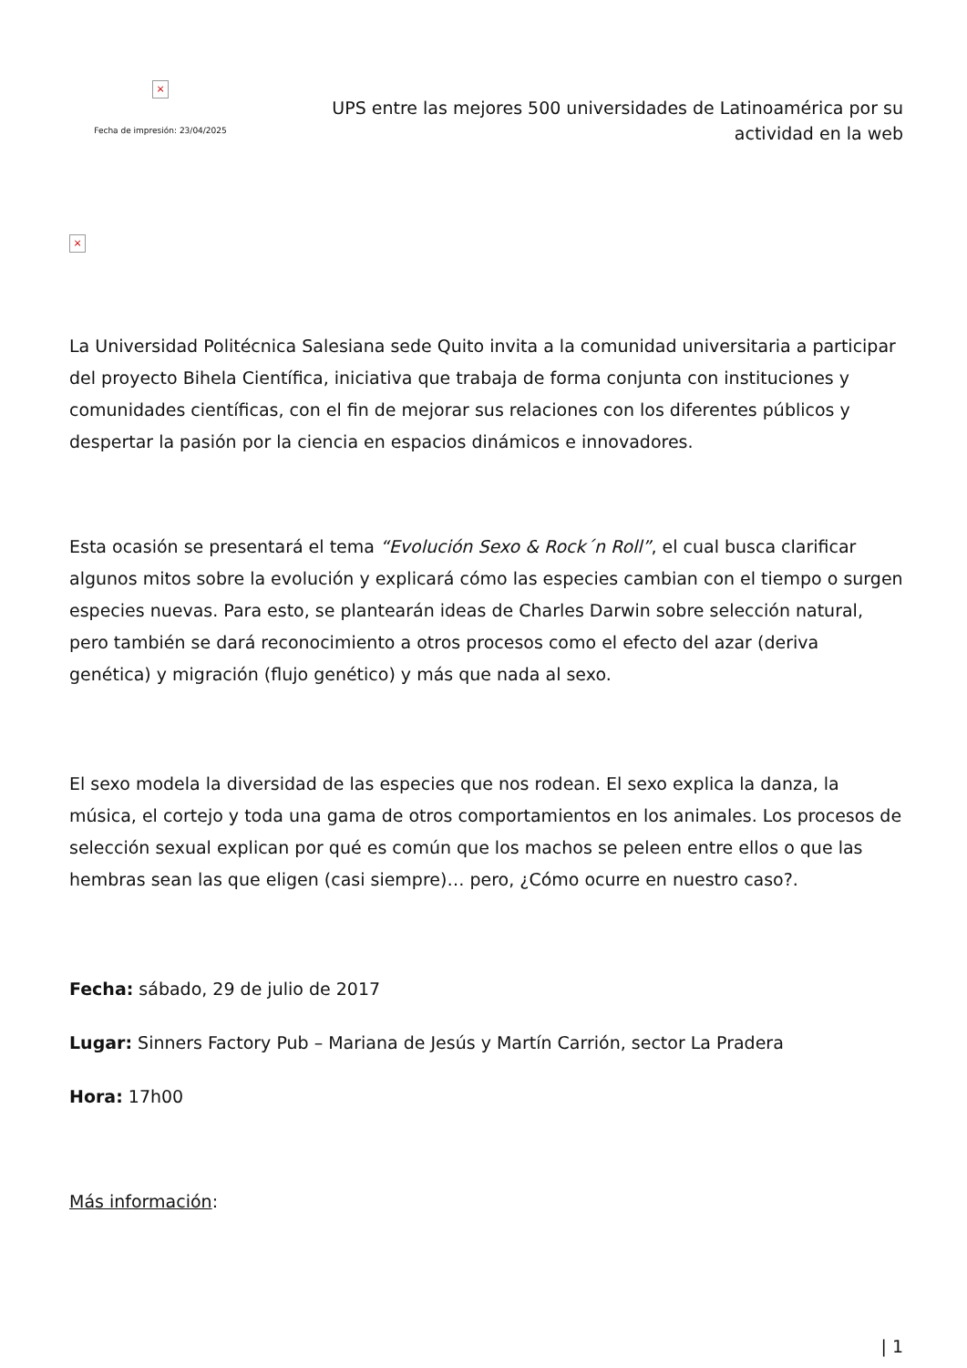×
Fecha de impresión: 23/04/2025
UPS entre las mejores 500 universidades de Latinoamérica por su actividad en la web
×
La Universidad Politécnica Salesiana sede Quito invita a la comunidad universitaria a participar del proyecto Bihela Científica, iniciativa que trabaja de forma conjunta con instituciones y comunidades científicas, con el fin de mejorar sus relaciones con los diferentes públicos y despertar la pasión por la ciencia en espacios dinámicos e innovadores.
Esta ocasión se presentará el tema “Evolución Sexo & Rock´n Roll”, el cual busca clarificar algunos mitos sobre la evolución y explicará cómo las especies cambian con el tiempo o surgen especies nuevas. Para esto, se plantearán ideas de Charles Darwin sobre selección natural, pero también se dará reconocimiento a otros procesos como el efecto del azar (deriva genética) y migración (flujo genético) y más que nada al sexo.
El sexo modela la diversidad de las especies que nos rodean. El sexo explica la danza, la música, el cortejo y toda una gama de otros comportamientos en los animales. Los procesos de selección sexual explican por qué es común que los machos se peleen entre ellos o que las hembras sean las que eligen (casi siempre)… pero, ¿Cómo ocurre en nuestro caso?.
Fecha: sábado, 29 de julio de 2017
Lugar: Sinners Factory Pub – Mariana de Jesús y Martín Carrión, sector La Pradera
Hora: 17h00
Más información:
| 1